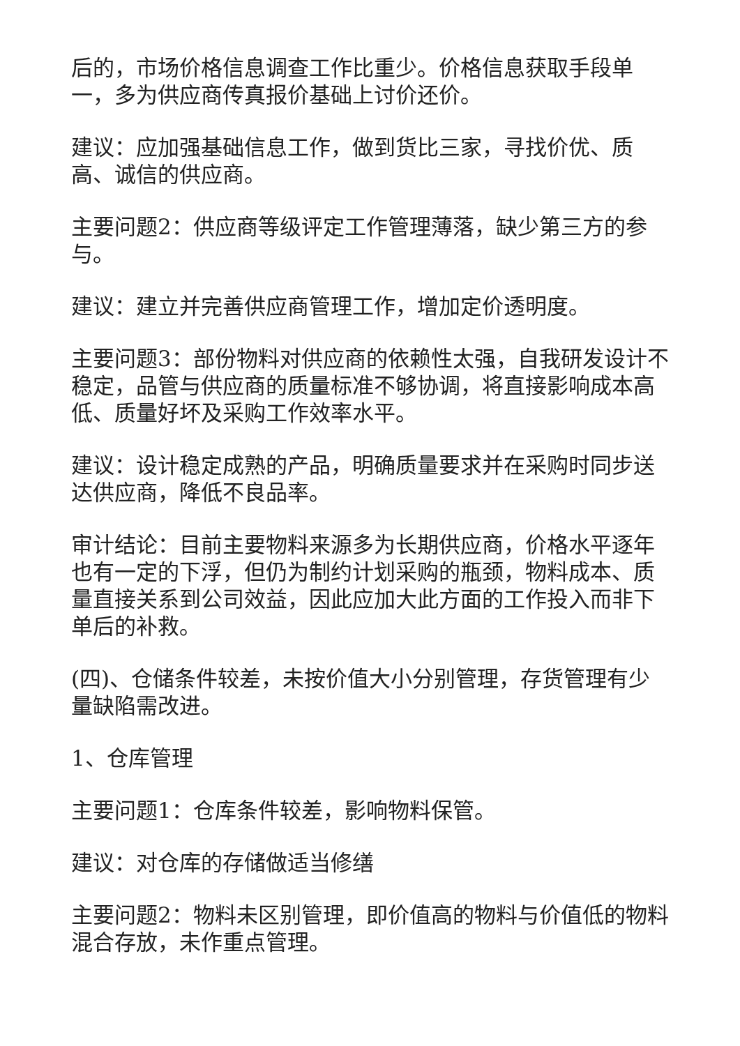后的，市场价格信息调查工作比重少。价格信息获取手段单一，多为供应商传真报价基础上讨价还价。
建议：应加强基础信息工作，做到货比三家，寻找价优、质高、诚信的供应商。
主要问题2：供应商等级评定工作管理薄落，缺少第三方的参与。
建议：建立并完善供应商管理工作，增加定价透明度。
主要问题3：部份物料对供应商的依赖性太强，自我研发设计不稳定，品管与供应商的质量标准不够协调，将直接影响成本高低、质量好坏及采购工作效率水平。
建议：设计稳定成熟的产品，明确质量要求并在采购时同步送达供应商，降低不良品率。
审计结论：目前主要物料来源多为长期供应商，价格水平逐年也有一定的下浮，但仍为制约计划采购的瓶颈，物料成本、质量直接关系到公司效益，因此应加大此方面的工作投入而非下单后的补救。
(四)、仓储条件较差，未按价值大小分别管理，存货管理有少量缺陷需改进。
1、仓库管理
主要问题1：仓库条件较差，影响物料保管。
建议：对仓库的存储做适当修缮
主要问题2：物料未区别管理，即价值高的物料与价值低的物料混合存放，未作重点管理。